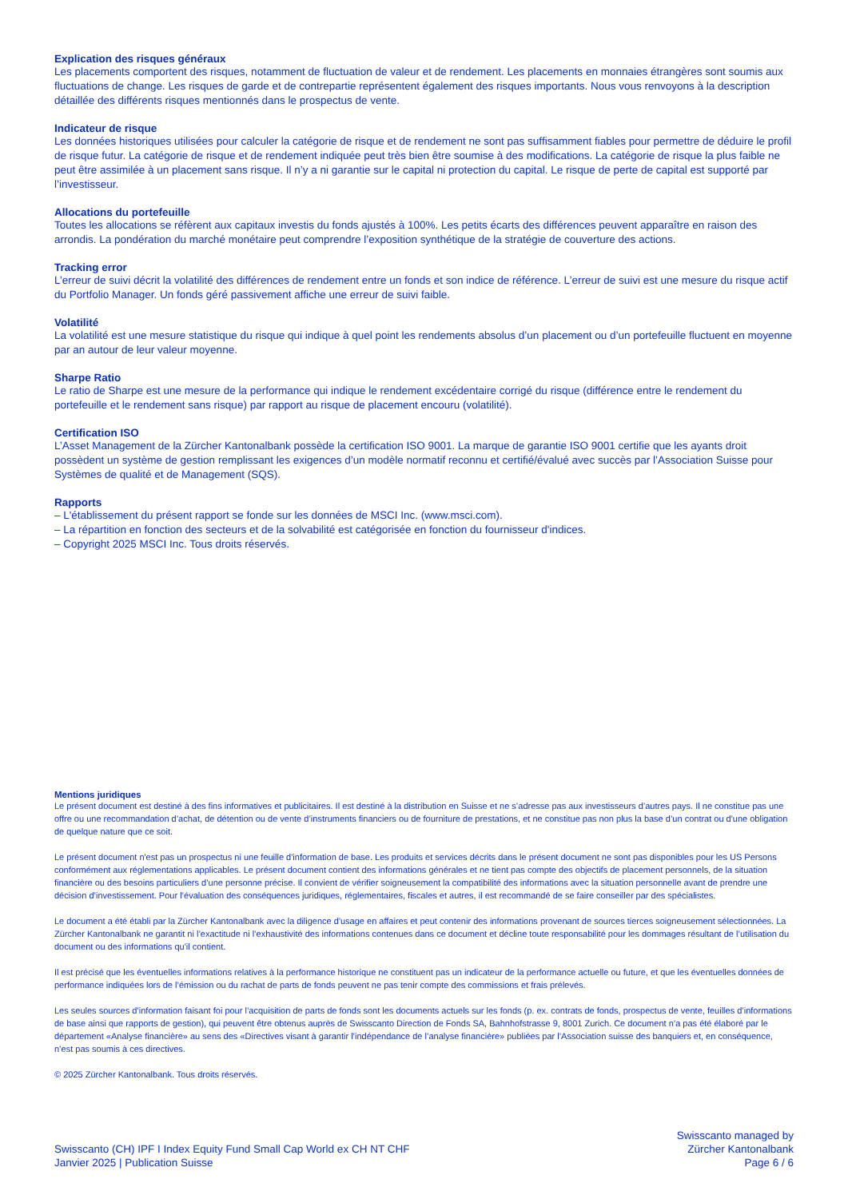Explication des risques généraux
Les placements comportent des risques, notamment de fluctuation de valeur et de rendement. Les placements en monnaies étrangères sont soumis aux fluctuations de change. Les risques de garde et de contrepartie représentent également des risques importants. Nous vous renvoyons à la description détaillée des différents risques mentionnés dans le prospectus de vente.
Indicateur de risque
Les données historiques utilisées pour calculer la catégorie de risque et de rendement ne sont pas suffisamment fiables pour permettre de déduire le profil de risque futur. La catégorie de risque et de rendement indiquée peut très bien être soumise à des modifications. La catégorie de risque la plus faible ne peut être assimilée à un placement sans risque. Il n’y a ni garantie sur le capital ni protection du capital. Le risque de perte de capital est supporté par l’investisseur.
Allocations du portefeuille
Toutes les allocations se réfèrent aux capitaux investis du fonds ajustés à 100%. Les petits écarts des différences peuvent apparaître en raison des arrondis. La pondération du marché monétaire peut comprendre l’exposition synthétique de la stratégie de couverture des actions.
Tracking error
L’erreur de suivi décrit la volatilité des différences de rendement entre un fonds et son indice de référence. L’erreur de suivi est une mesure du risque actif du Portfolio Manager. Un fonds géré passivement affiche une erreur de suivi faible.
Volatilité
La volatilité est une mesure statistique du risque qui indique à quel point les rendements absolus d’un placement ou d’un portefeuille fluctuent en moyenne par an autour de leur valeur moyenne.
Sharpe Ratio
Le ratio de Sharpe est une mesure de la performance qui indique le rendement excédentaire corrigé du risque (différence entre le rendement du portefeuille et le rendement sans risque) par rapport au risque de placement encouru (volatilité).
Certification ISO
L’Asset Management de la Zürcher Kantonalbank possède la certification ISO 9001. La marque de garantie ISO 9001 certifie que les ayants droit possèdent un système de gestion remplissant les exigences d’un modèle normatif reconnu et certifié/évalué avec succès par l’Association Suisse pour Systèmes de qualité et de Management (SQS).
Rapports
– L'établissement du présent rapport se fonde sur les données de MSCI Inc. (www.msci.com).
– La répartition en fonction des secteurs et de la solvabilité est catégorisée en fonction du fournisseur d'indices.
– Copyright 2025 MSCI Inc. Tous droits réservés.
Mentions juridiques
Le présent document est destiné à des fins informatives et publicitaires. Il est destiné à la distribution en Suisse et ne s’adresse pas aux investisseurs d’autres pays. Il ne constitue pas une offre ou une recommandation d’achat, de détention ou de vente d’instruments financiers ou de fourniture de prestations, et ne constitue pas non plus la base d’un contrat ou d'une obligation de quelque nature que ce soit.
Le présent document n'est pas un prospectus ni une feuille d'information de base. Les produits et services décrits dans le présent document ne sont pas disponibles pour les US Persons conformément aux réglementations applicables. Le présent document contient des informations générales et ne tient pas compte des objectifs de placement personnels, de la situation financière ou des besoins particuliers d’une personne précise. Il convient de vérifier soigneusement la compatibilité des informations avec la situation personnelle avant de prendre une décision d’investissement. Pour l’évaluation des conséquences juridiques, réglementaires, fiscales et autres, il est recommandé de se faire conseiller par des spécialistes.
Le document a été établi par la Zürcher Kantonalbank avec la diligence d'usage en affaires et peut contenir des informations provenant de sources tierces soigneusement sélectionnées. La Zürcher Kantonalbank ne garantit ni l’exactitude ni l’exhaustivité des informations contenues dans ce document et décline toute responsabilité pour les dommages résultant de l’utilisation du document ou des informations qu'il contient.
Il est précisé que les éventuelles informations relatives à la performance historique ne constituent pas un indicateur de la performance actuelle ou future, et que les éventuelles données de performance indiquées lors de l’émission ou du rachat de parts de fonds peuvent ne pas tenir compte des commissions et frais prélevés.
Les seules sources d’information faisant foi pour l’acquisition de parts de fonds sont les documents actuels sur les fonds (p. ex. contrats de fonds, prospectus de vente, feuilles d’informations de base ainsi que rapports de gestion), qui peuvent être obtenus auprès de Swisscanto Direction de Fonds SA, Bahnhofstrasse 9, 8001 Zurich. Ce document n’a pas été élaboré par le département «Analyse financière» au sens des «Directives visant à garantir l’indépendance de l’analyse financière» publiées par l’Association suisse des banquiers et, en conséquence, n’est pas soumis à ces directives.
© 2025 Zürcher Kantonalbank. Tous droits réservés.
Swisscanto (CH) IPF I Index Equity Fund Small Cap World ex CH NT CHF
Janvier 2025 | Publication Suisse
Swisscanto managed by
Zürcher Kantonalbank
Page 6 / 6